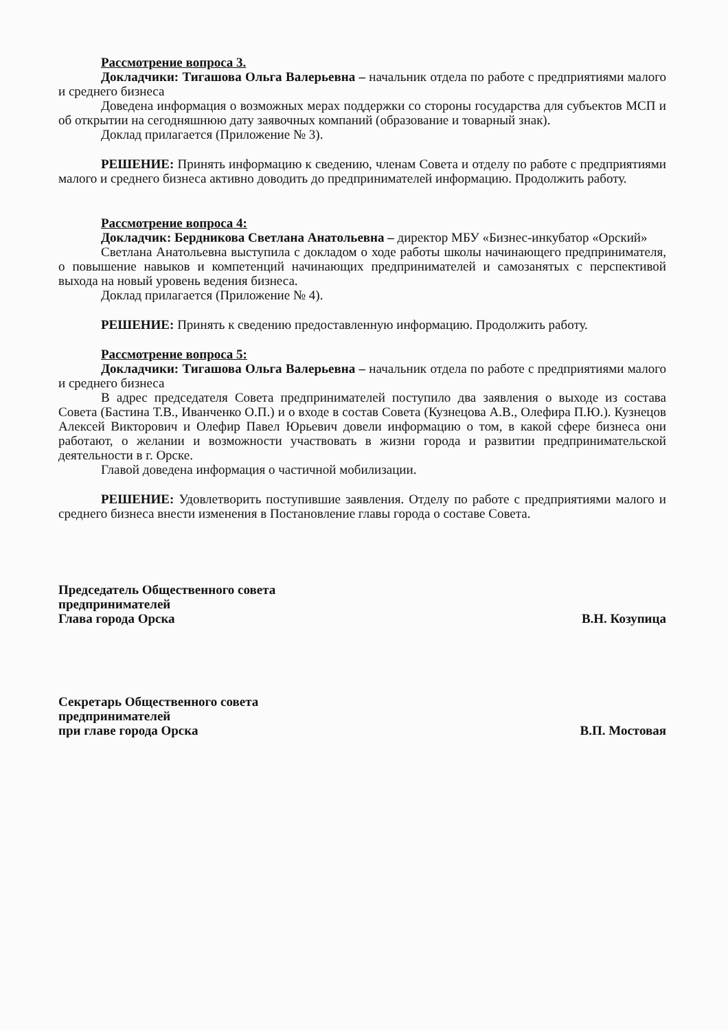Рассмотрение вопроса 3.
Докладчики: Тигашова Ольга Валерьевна – начальник отдела по работе с предприятиями малого и среднего бизнеса
Доведена информация о возможных мерах поддержки со стороны государства для субъектов МСП и об открытии на сегодняшнюю дату заявочных компаний (образование и товарный знак).
Доклад прилагается (Приложение № 3).
РЕШЕНИЕ: Принять информацию к сведению, членам Совета и отделу по работе с предприятиями малого и среднего бизнеса активно доводить до предпринимателей информацию. Продолжить работу.
Рассмотрение вопроса 4:
Докладчик: Бердникова Светлана Анатольевна – директор МБУ «Бизнес-инкубатор «Орский»
Светлана Анатольевна выступила с докладом о ходе работы школы начинающего предпринимателя, о повышение навыков и компетенций начинающих предпринимателей и самозанятых с перспективой выхода на новый уровень ведения бизнеса.
Доклад прилагается (Приложение № 4).
РЕШЕНИЕ: Принять к сведению предоставленную информацию. Продолжить работу.
Рассмотрение вопроса 5:
Докладчики: Тигашова Ольга Валерьевна – начальник отдела по работе с предприятиями малого и среднего бизнеса
В адрес председателя Совета предпринимателей поступило два заявления о выходе из состава Совета (Бастина Т.В., Иванченко О.П.) и о входе в состав Совета (Кузнецова А.В., Олефира П.Ю.). Кузнецов Алексей Викторович и Олефир Павел Юрьевич довели информацию о том, в какой сфере бизнеса они работают, о желании и возможности участвовать в жизни города и развитии предпринимательской деятельности в г. Орске.
Главой доведена информация о частичной мобилизации.
РЕШЕНИЕ: Удовлетворить поступившие заявления. Отделу по работе с предприятиями малого и среднего бизнеса внести изменения в Постановление главы города о составе Совета.
Председатель Общественного совета
предпринимателей
Глава города Орска
В.Н. Козупица
Секретарь Общественного совета
предпринимателей
при главе города Орска
В.П. Мостовая